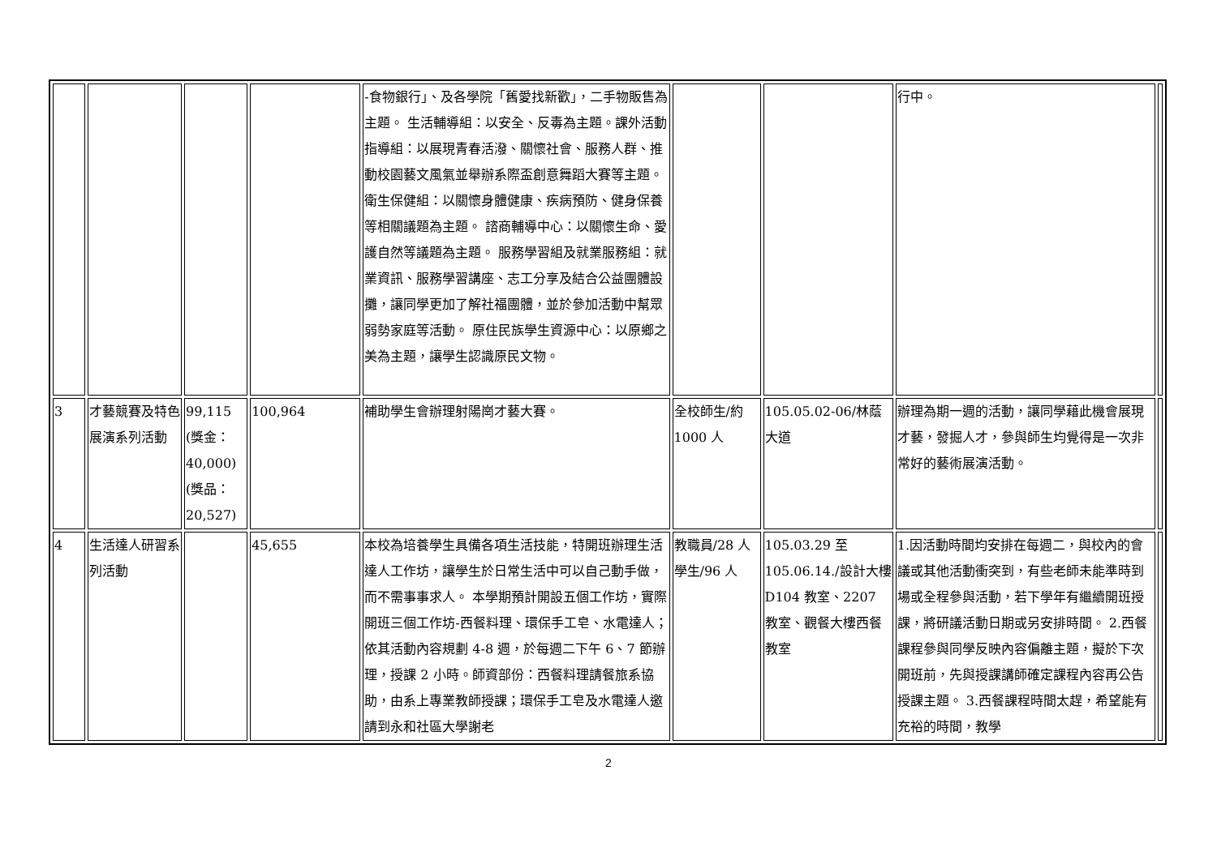| | | | | -食物銀行」、及各學院「舊愛找新歡」，二手物販售為主題。 生活輔導組：以安全、反毒為主題。課外活動指導組：以展現青春活潑、關懷社會、服務人群、推動校園藝文風氣並舉辦系際盃創意舞蹈大賽等主題。 衛生保健組：以關懷身體健康、疾病預防、健身保養等相關議題為主題。 諮商輔導中心：以關懷生命、愛護自然等議題為主題。 服務學習組及就業服務組：就業資訊、服務學習講座、志工分享及結合公益團體設攤，讓同學更加了解社福團體，並於參加活動中幫眾弱勢家庭等活動。 原住民族學生資源中心：以原鄉之美為主題，讓學生認識原民文物。 | | | 行中。 | |
| 3 | 才藝競賽及特色展演系列活動 | 99,115 (獎金：40,000) (獎品：20,527) | 100,964 | 補助學生會辦理射陽崗才藝大賽。 | 全校師生/約1000 人 | 105.05.02-06/林蔭大道 | 辦理為期一週的活動，讓同學藉此機會展現才藝，發掘人才，參與師生均覺得是一次非常好的藝術展演活動。 | |
| 4 | 生活達人研習系列活動 | | 45,655 | 本校為培養學生具備各項生活技能，特開班辦理生活達人工作坊，讓學生於日常生活中可以自己動手做，而不需事事求人。 本學期預計開設五個工作坊，實際開班三個工作坊-西餐料理、環保手工皂、水電達人；依其活動內容規劃 4-8 週，於每週二下午 6、7 節辦理，授課 2 小時。師資部份：西餐料理請餐旅系協助，由系上專業教師授課；環保手工皂及水電達人邀請到永和社區大學謝老 | 教職員/28 人 學生/96 人 | 105.03.29 至 105.06.14./設計大樓 D104 教室、2207 教室、觀餐大樓西餐教室 | 1.因活動時間均安排在每週二，與校內的會議或其他活動衝突到，有些老師未能準時到場或全程參與活動，若下學年有繼續開班授課，將研議活動日期或另安排時間。 2.西餐課程參與同學反映內容偏離主題，擬於下次開班前，先與授課講師確定課程內容再公告授課主題。 3.西餐課程時間太趕，希望能有充裕的時間，教學 | |
2